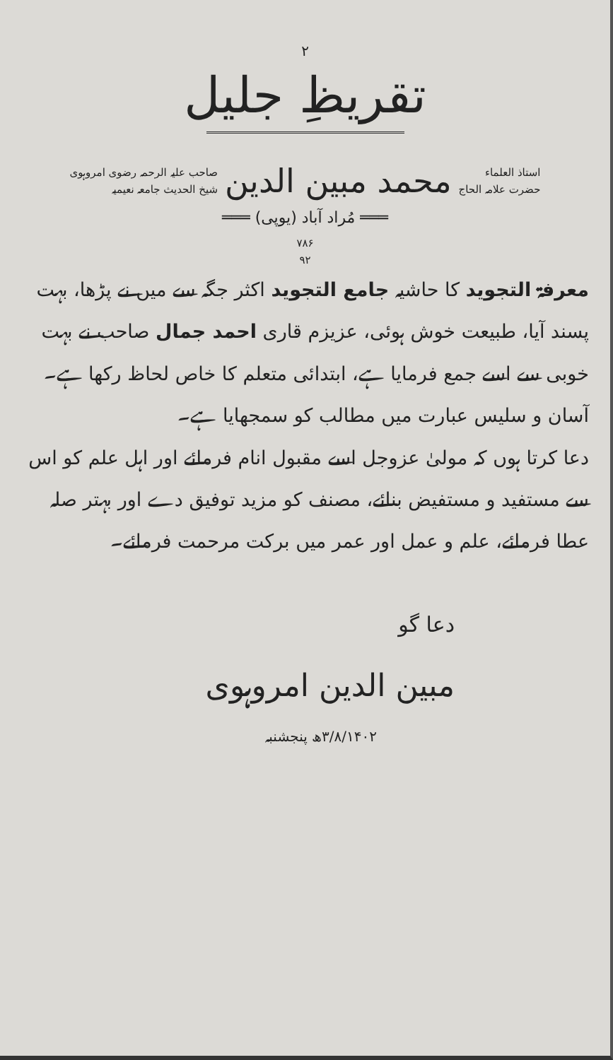۲
تقریظِ جلیل
استاذ العلماء
حضرت علامہ الحاج
محمد مبین الدین
صاحب علیہ الرحمہ رضوی امروہوی
شیخ الحدیث جامعہ نعیمیہ
═══ مُراد آباد (یوپی) ═══
۷۸۶
۹۲
معرفۃ التجوید کا حاشیہ جامع التجوید اکثر جگہ سے میں نے پڑھا، بہت پسند آیا، طبیعت خوش ہوئی، عزیزم قاری احمد جمال صاحب نے بہت خوبی سے اسے جمع فرمایا ہے، ابتدائی متعلم کا خاص لحاظ رکھا ہے۔ آسان و سلیس عبارت میں مطالب کو سمجھایا ہے۔
دعا کرتا ہوں کہ مولیٰ عزوجل اسے مقبول انام فرمائے اور اہل علم کو اس سے مستفید و مستفیض بنائے، مصنف کو مزید توفیق دے اور بہتر صلہ عطا فرمائے، علم و عمل اور عمر میں برکت مرحمت فرمائے۔
دعا گو
مبین الدین امروہوی
۳/۸/۱۴۰۲ھ پنجشنبہ